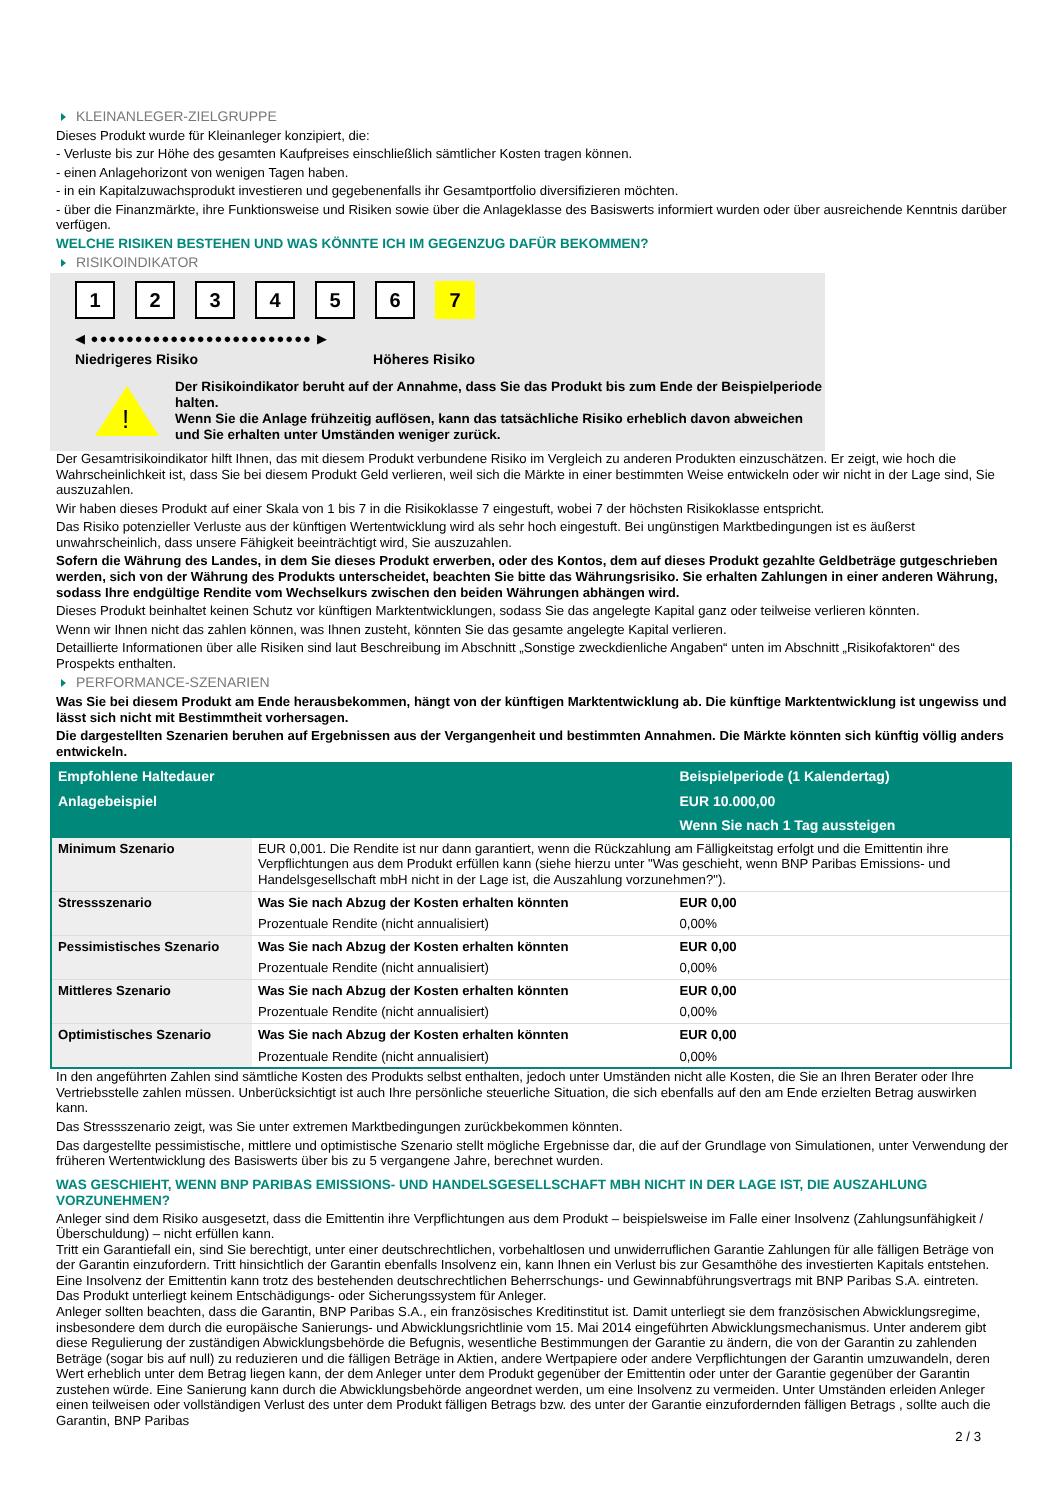KLEINANLEGER-ZIELGRUPPE
Dieses Produkt wurde für Kleinanleger konzipiert, die:
- Verluste bis zur Höhe des gesamten Kaufpreises einschließlich sämtlicher Kosten tragen können.
- einen Anlagehorizont von wenigen Tagen haben.
- in ein Kapitalzuwachsprodukt investieren und gegebenenfalls ihr Gesamtportfolio diversifizieren möchten.
- über die Finanzmärkte, ihre Funktionsweise und Risiken sowie über die Anlageklasse des Basiswerts informiert wurden oder über ausreichende Kenntnis darüber verfügen.
WELCHE RISIKEN BESTEHEN UND WAS KÖNNTE ICH IM GEGENZUG DAFÜR BEKOMMEN?
RISIKOINDIKATOR
1 2 3 4 5 6 7
◀ ●●●●●●●●●●●●●●●●●●●●●●●●● ▶
Niedrigeres Risiko Höheres Risiko
!
Der Risikoindikator beruht auf der Annahme, dass Sie das Produkt bis zum Ende der Beispielperiode halten.
Wenn Sie die Anlage frühzeitig auflösen, kann das tatsächliche Risiko erheblich davon abweichen und Sie erhalten unter Umständen weniger zurück.
Der Gesamtrisikoindikator hilft Ihnen, das mit diesem Produkt verbundene Risiko im Vergleich zu anderen Produkten einzuschätzen. Er zeigt, wie hoch die Wahrscheinlichkeit ist, dass Sie bei diesem Produkt Geld verlieren, weil sich die Märkte in einer bestimmten Weise entwickeln oder wir nicht in der Lage sind, Sie auszuzahlen.
Wir haben dieses Produkt auf einer Skala von 1 bis 7 in die Risikoklasse 7 eingestuft, wobei 7 der höchsten Risikoklasse entspricht.
Das Risiko potenzieller Verluste aus der künftigen Wertentwicklung wird als sehr hoch eingestuft. Bei ungünstigen Marktbedingungen ist es äußerst unwahrscheinlich, dass unsere Fähigkeit beeinträchtigt wird, Sie auszuzahlen.
Sofern die Währung des Landes, in dem Sie dieses Produkt erwerben, oder des Kontos, dem auf dieses Produkt gezahlte Geldbeträge gutgeschrieben werden, sich von der Währung des Produkts unterscheidet, beachten Sie bitte das Währungsrisiko. Sie erhalten Zahlungen in einer anderen Währung, sodass Ihre endgültige Rendite vom Wechselkurs zwischen den beiden Währungen abhängen wird.
Dieses Produkt beinhaltet keinen Schutz vor künftigen Marktentwicklungen, sodass Sie das angelegte Kapital ganz oder teilweise verlieren könnten.
Wenn wir Ihnen nicht das zahlen können, was Ihnen zusteht, könnten Sie das gesamte angelegte Kapital verlieren.
Detaillierte Informationen über alle Risiken sind laut Beschreibung im Abschnitt „Sonstige zweckdienliche Angaben“ unten im Abschnitt „Risikofaktoren“ des Prospekts enthalten.
PERFORMANCE-SZENARIEN
Was Sie bei diesem Produkt am Ende herausbekommen, hängt von der künftigen Marktentwicklung ab. Die künftige Marktentwicklung ist ungewiss und lässt sich nicht mit Bestimmtheit vorhersagen.
Die dargestellten Szenarien beruhen auf Ergebnissen aus der Vergangenheit und bestimmten Annahmen. Die Märkte könnten sich künftig völlig anders entwickeln.
| Empfohlene Haltedauer | | Beispielperiode (1 Kalendertag) |
| --- | --- | --- |
| Anlagebeispiel | | EUR 10.000,00 |
| | | Wenn Sie nach 1 Tag aussteigen |
| Minimum Szenario | EUR 0,001. Die Rendite ist nur dann garantiert, wenn die Rückzahlung am Fälligkeitstag erfolgt und die Emittentin ihre Verpflichtungen aus dem Produkt erfüllen kann (siehe hierzu unter "Was geschieht, wenn BNP Paribas Emissions- und Handelsgesellschaft mbH nicht in der Lage ist, die Auszahlung vorzunehmen?"). | |
| Stressszenario | Was Sie nach Abzug der Kosten erhalten könnten | EUR 0,00 |
| | Prozentuale Rendite (nicht annualisiert) | 0,00% |
| Pessimistisches Szenario | Was Sie nach Abzug der Kosten erhalten könnten | EUR 0,00 |
| | Prozentuale Rendite (nicht annualisiert) | 0,00% |
| Mittleres Szenario | Was Sie nach Abzug der Kosten erhalten könnten | EUR 0,00 |
| | Prozentuale Rendite (nicht annualisiert) | 0,00% |
| Optimistisches Szenario | Was Sie nach Abzug der Kosten erhalten könnten | EUR 0,00 |
| | Prozentuale Rendite (nicht annualisiert) | 0,00% |
In den angeführten Zahlen sind sämtliche Kosten des Produkts selbst enthalten, jedoch unter Umständen nicht alle Kosten, die Sie an Ihren Berater oder Ihre Vertriebsstelle zahlen müssen. Unberücksichtigt ist auch Ihre persönliche steuerliche Situation, die sich ebenfalls auf den am Ende erzielten Betrag auswirken kann.
Das Stressszenario zeigt, was Sie unter extremen Marktbedingungen zurückbekommen könnten.
Das dargestellte pessimistische, mittlere und optimistische Szenario stellt mögliche Ergebnisse dar, die auf der Grundlage von Simulationen, unter Verwendung der früheren Wertentwicklung des Basiswerts über bis zu 5 vergangene Jahre, berechnet wurden.
WAS GESCHIEHT, WENN BNP PARIBAS EMISSIONS- UND HANDELSGESELLSCHAFT MBH NICHT IN DER LAGE IST, DIE AUSZAHLUNG VORZUNEHMEN?
Anleger sind dem Risiko ausgesetzt, dass die Emittentin ihre Verpflichtungen aus dem Produkt – beispielsweise im Falle einer Insolvenz (Zahlungsunfähigkeit / Überschuldung) – nicht erfüllen kann.
Tritt ein Garantiefall ein, sind Sie berechtigt, unter einer deutschrechtlichen, vorbehaltlosen und unwiderruflichen Garantie Zahlungen für alle fälligen Beträge von der Garantin einzufordern. Tritt hinsichtlich der Garantin ebenfalls Insolvenz ein, kann Ihnen ein Verlust bis zur Gesamthöhe des investierten Kapitals entstehen. Eine Insolvenz der Emittentin kann trotz des bestehenden deutschrechtlichen Beherrschungs- und Gewinnabführungsvertrags mit BNP Paribas S.A. eintreten.
Das Produkt unterliegt keinem Entschädigungs- oder Sicherungssystem für Anleger.
Anleger sollten beachten, dass die Garantin, BNP Paribas S.A., ein französisches Kreditinstitut ist. Damit unterliegt sie dem französischen Abwicklungsregime, insbesondere dem durch die europäische Sanierungs- und Abwicklungsrichtlinie vom 15. Mai 2014 eingeführten Abwicklungsmechanismus. Unter anderem gibt diese Regulierung der zuständigen Abwicklungsbehörde die Befugnis, wesentliche Bestimmungen der Garantie zu ändern, die von der Garantin zu zahlenden Beträge (sogar bis auf null) zu reduzieren und die fälligen Beträge in Aktien, andere Wertpapiere oder andere Verpflichtungen der Garantin umzuwandeln, deren Wert erheblich unter dem Betrag liegen kann, der dem Anleger unter dem Produkt gegenüber der Emittentin oder unter der Garantie gegenüber der Garantin zustehen würde. Eine Sanierung kann durch die Abwicklungsbehörde angeordnet werden, um eine Insolvenz zu vermeiden. Unter Umständen erleiden Anleger einen teilweisen oder vollständigen Verlust des unter dem Produkt fälligen Betrags bzw. des unter der Garantie einzufordernden fälligen Betrags , sollte auch die Garantin, BNP Paribas
2 / 3